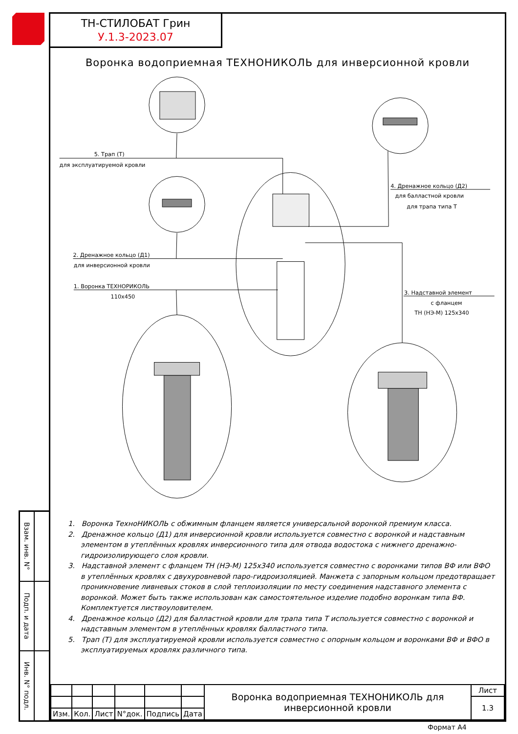Взам. инв. N°
Подп. и дата
Инв. N° подл.
ТН-СТИЛОБАТ Грин
У.1.3-2023.07
Воронка водоприемная ТЕХНОНИКОЛЬ для инверсионной кровли
5. Трап (Т)
для эксплуатируемой кровли
4. Дренажное кольцо (Д2)
для балластной кровли
для трапа типа Т
2. Дренажное кольцо (Д1)
для инверсионной кровли
1. Воронка ТЕХНОРИКОЛЬ
110x450
3. Надставной элемент
с фланцем
ТН (НЭ-М) 125x340
1. Воронка ТехноНИКОЛЬ с обжимным фланцем является универсальной воронкой премиум класса.
2. Дренажное кольцо (Д1) для инверсионной кровли используется совместно с воронкой и надставным элементом в утеплённых кровлях инверсионного типа для отвода водостока с нижнего дренажно-гидроизолирующего слоя кровли.
3. Надставной элемент с фланцем ТН (НЭ-М) 125x340 используется совместно с воронками типов ВФ или ВФО в утеплённых кровлях с двухуровневой паро-гидроизоляцией. Манжета с запорным кольцом предотвращает проникновение ливневых стоков в слой теплоизоляции по месту соединения надставного элемента с воронкой. Может быть также использован как самостоятельное изделие подобно воронкам типа ВФ. Комплектуется листвоуловителем.
4. Дренажное кольцо (Д2) для балластной кровли для трапа типа Т используется совместно с воронкой и надставным элементом в утеплённых кровлях балластного типа.
5. Трап (Т) для эксплуатируемой кровли используется совместно с опорным кольцом и воронками ВФ и ВФО в эксплуатируемых кровлях различного типа.
| | | | | | | Воронка водоприемная ТЕХНОНИКОЛЬ для инверсионной кровли | Лист |
| | | | | | | | 1.3 |
| Изм. | Кол. | Лист | N°док. | Подпись | Дата | | |
Формат А4